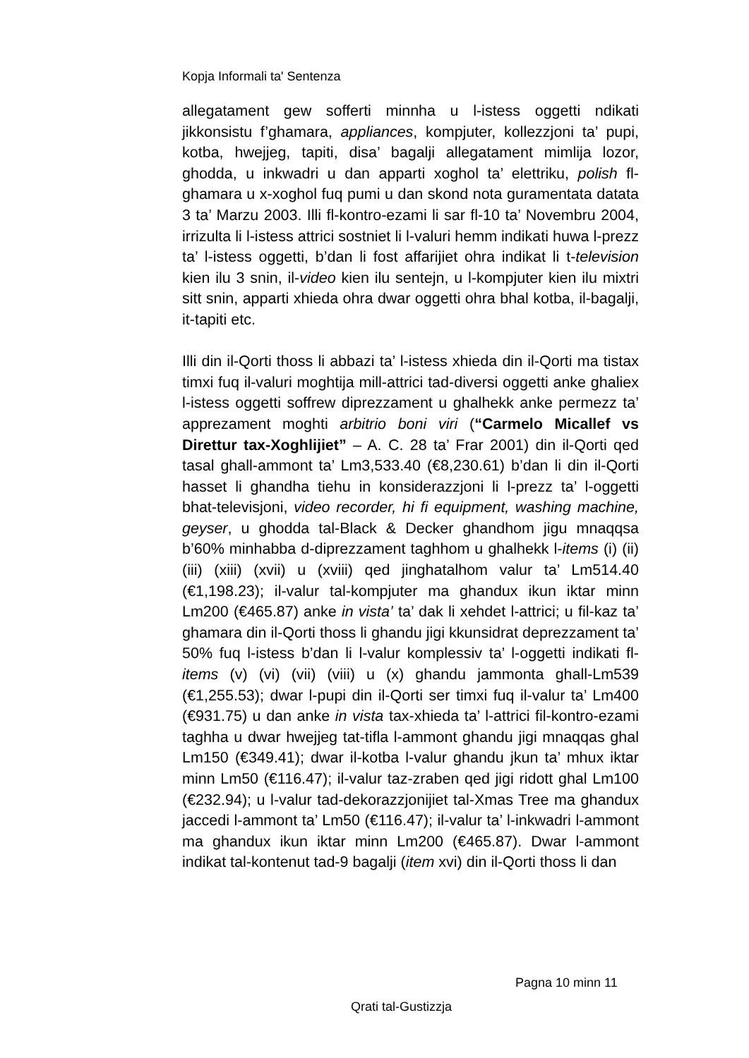Kopja Informali ta' Sentenza
allegatament gew sofferti minnha u l-istess oggetti ndikati jikkonsistu f’ghamara, appliances, kompjuter, kollezzjoni ta’ pupi, kotba, hwejjeg, tapiti, disa’ bagalji allegatament mimlija lozor, ghodda, u inkwadri u dan apparti xoghol ta’ elettriku, polish fl-ghamara u x-xoghol fuq pumi u dan skond nota guramentata datata 3 ta’ Marzu 2003. Illi fl-kontro-ezami li sar fl-10 ta’ Novembru 2004, irrizulta li l-istess attrici sostniet li l-valuri hemm indikati huwa l-prezz ta’ l-istess oggetti, b’dan li fost affarijiet ohra indikat li t-television kien ilu 3 snin, il-video kien ilu sentejn, u l-kompjuter kien ilu mixtri sitt snin, apparti xhieda ohra dwar oggetti ohra bhal kotba, il-bagalji, it-tapiti etc.
Illi din il-Qorti thoss li abbazi ta’ l-istess xhieda din il-Qorti ma tistax timxi fuq il-valuri moghtija mill-attrici tad-diversi oggetti anke ghaliex l-istess oggetti soffrew diprezzament u ghalhekk anke permezz ta’ apprezament moghti arbitrio boni viri (“Carmelo Micallef vs Direttur tax-Xoghlijiet” – A. C. 28 ta’ Frar 2001) din il-Qorti qed tasal ghall-ammont ta’ Lm3,533.40 (€8,230.61) b’dan li din il-Qorti hasset li ghandha tiehu in konsiderazzjoni li l-prezz ta’ l-oggetti bhat-televisjoni, video recorder, hi fi equipment, washing machine, geyser, u ghodda tal-Black & Decker ghandhom jigu mnaqqsa b’60% minhabba d-diprezzament taghhom u ghalhekk l-items (i) (ii) (iii) (xiii) (xvii) u (xviii) qed jinghatalhom valur ta’ Lm514.40 (€1,198.23); il-valur tal-kompjuter ma ghandux ikun iktar minn Lm200 (€465.87) anke in vista’ ta’ dak li xehdet l-attrici; u fil-kaz ta’ ghamara din il-Qorti thoss li ghandu jigi kkunsidrat deprezzament ta’ 50% fuq l-istess b’dan li l-valur komplessiv ta’ l-oggetti indikati fl-items (v) (vi) (vii) (viii) u (x) ghandu jammonta ghall-Lm539 (€1,255.53); dwar l-pupi din il-Qorti ser timxi fuq il-valur ta’ Lm400 (€931.75) u dan anke in vista tax-xhieda ta’ l-attrici fil-kontro-ezami taghha u dwar hwejjeg tat-tifla l-ammont ghandu jigi mnaqqas ghal Lm150 (€349.41); dwar il-kotba l-valur ghandu jkun ta’ mhux iktar minn Lm50 (€116.47); il-valur taz-zraben qed jigi ridott ghal Lm100 (€232.94); u l-valur tad-dekorazzjonijiet tal-Xmas Tree ma ghandux jaccedi l-ammont ta’ Lm50 (€116.47); il-valur ta’ l-inkwadri l-ammont ma ghandux ikun iktar minn Lm200 (€465.87). Dwar l-ammont indikat tal-kontenut tad-9 bagalji (item xvi) din il-Qorti thoss li dan
Pagna 10 minn 11
Qrati tal-Gustizzja